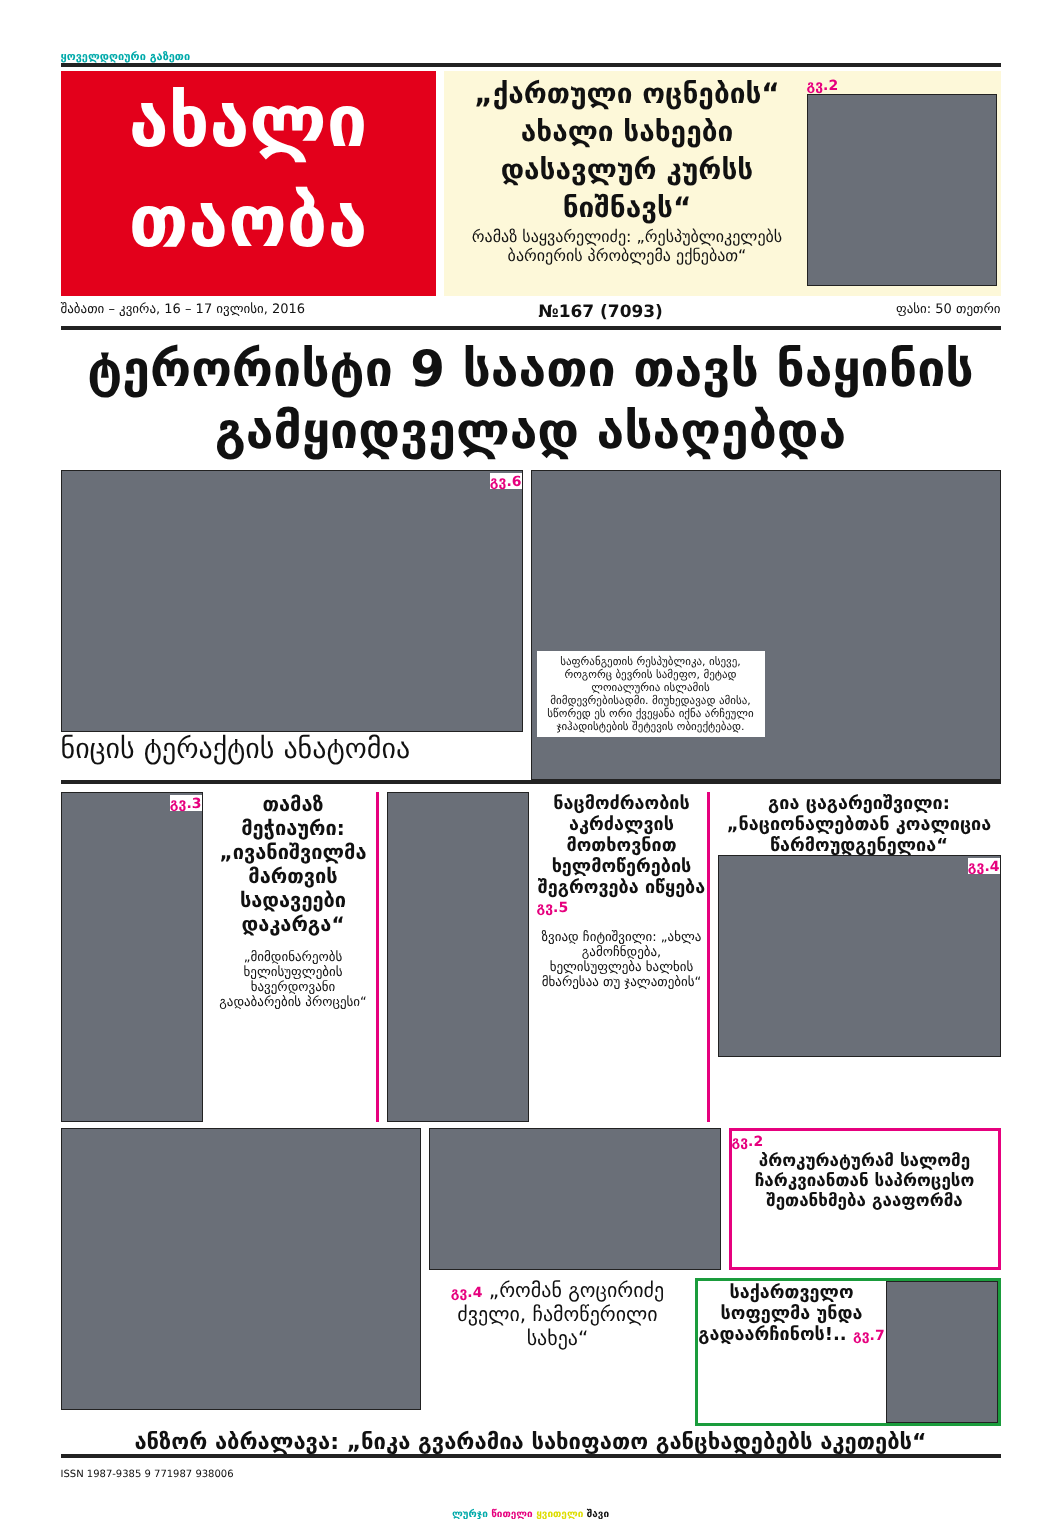ყოველდღიური გაზეთი
ახალი თაობა
„ქართული ოცნების“ ახალი სახეები დასავლურ კურსს ნიშნავს“
რამაზ საყვარელიძე: „რესპუბლიკელებს ბარიერის პრობლემა ექნებათ“
გვ.2
შაბათი – კვირა, 16 – 17 ივლისი, 2016 №167 (7093) ფასი: 50 თეთრი
ტერორისტი 9 საათი თავს ნაყინის გამყიდველად ასაღებდა
გვ.6
ნიცის ტერაქტის ანატომია
საფრანგეთის რესპუბლიკა, ისევე, როგორც ბევრის სამეფო, მეტად ლოიალურია ისლამის მიმდევრებისადმი. მიუხედავად ამისა, სწორედ ეს ორი ქვეყანა იქნა არჩეული ჯიჰადისტების შეტევის ობიექტებად.
გვ.3
თამაზ მეჭიაური: „ივანიშვილმა მართვის სადავეები დაკარგა“
„მიმდინარეობს ხელისუფლების ხავერდოვანი გადაბარების პროცესი“
ნაცმოძრაობის აკრძალვის მოთხოვნით ხელმოწერების შეგროვება იწყება
გვ.5
ზვიად ჩიტიშვილი: „ახლა გამოჩნდება, ხელისუფლება ხალხის მხარესაა თუ ჯალათების“
გია ცაგარეიშვილი: „ნაციონალებთან კოალიცია წარმოუდგენელია“
გვ.4
გვ.2
პროკურატურამ სალომე ჩარკვიანთან საპროცესო შეთანხმება გააფორმა
გვ.4 „რომან გოცირიძე ძველი, ჩამოწერილი სახეა“
საქართველო სოფელმა უნდა გადაარჩინოს!.. გვ.7
ISSN 1987-9385 9 771987 938006
ანზორ აბრალავა: „ნიკა გვარამია სახიფათო განცხადებებს აკეთებს“
ლურჯი წითელი ყვითელი შავი